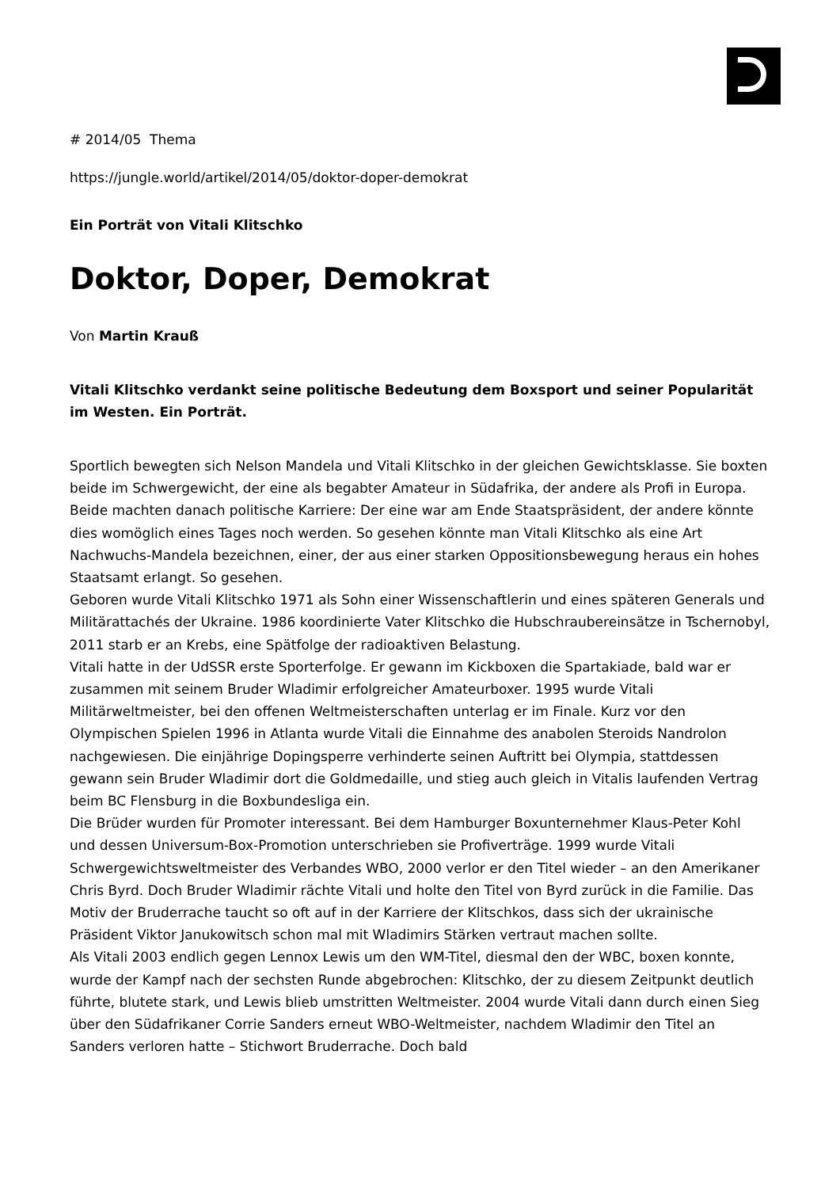# 2014/05 Thema
https://jungle.world/artikel/2014/05/doktor-doper-demokrat
Ein Porträt von Vitali Klitschko
Doktor, Doper, Demokrat
Von Martin Krauß
Vitali Klitschko verdankt seine politische Bedeutung dem Boxsport und seiner Popularität im Westen. Ein Porträt.
Sportlich bewegten sich Nelson Mandela und Vitali Klitschko in der gleichen Gewichtsklasse. Sie boxten beide im Schwergewicht, der eine als begabter Amateur in Südafrika, der andere als Profi in Europa. Beide machten danach politische Karriere: Der eine war am Ende Staatspräsident, der andere könnte dies womöglich eines Tages noch werden. So gesehen könnte man Vitali Klitschko als eine Art Nachwuchs-Mandela bezeichnen, einer, der aus einer starken Oppositionsbewegung heraus ein hohes Staatsamt erlangt. So gesehen.
Geboren wurde Vitali Klitschko 1971 als Sohn einer Wissenschaftlerin und eines späteren Generals und Militärattachés der Ukraine. 1986 koordinierte Vater Klitschko die Hubschraubereinsätze in Tschernobyl, 2011 starb er an Krebs, eine Spätfolge der radioaktiven Belastung.
Vitali hatte in der UdSSR erste Sporterfolge. Er gewann im Kickboxen die Spartakiade, bald war er zusammen mit seinem Bruder Wladimir erfolgreicher Amateurboxer. 1995 wurde Vitali Militärweltmeister, bei den offenen Weltmeisterschaften unterlag er im Finale. Kurz vor den Olympischen Spielen 1996 in Atlanta wurde Vitali die Einnahme des anabolen Steroids Nandrolon nachgewiesen. Die einjährige Dopingsperre verhinderte seinen Auftritt bei Olympia, stattdessen gewann sein Bruder Wladimir dort die Goldmedaille, und stieg auch gleich in Vitalis laufenden Vertrag beim BC Flensburg in die Boxbundesliga ein.
Die Brüder wurden für Promoter interessant. Bei dem Hamburger Boxunternehmer Klaus-Peter Kohl und dessen Universum-Box-Promotion unterschrieben sie Profiverträge. 1999 wurde Vitali Schwergewichtsweltmeister des Verbandes WBO, 2000 verlor er den Titel wieder – an den Amerikaner Chris Byrd. Doch Bruder Wladimir rächte Vitali und holte den Titel von Byrd zurück in die Familie. Das Motiv der Bruderrache taucht so oft auf in der Karriere der Klitschkos, dass sich der ukrainische Präsident Viktor Janukowitsch schon mal mit Wladimirs Stärken vertraut machen sollte.
Als Vitali 2003 endlich gegen Lennox Lewis um den WM-Titel, diesmal den der WBC, boxen konnte, wurde der Kampf nach der sechsten Runde abgebrochen: Klitschko, der zu diesem Zeitpunkt deutlich führte, blutete stark, und Lewis blieb umstritten Weltmeister. 2004 wurde Vitali dann durch einen Sieg über den Südafrikaner Corrie Sanders erneut WBO-Weltmeister, nachdem Wladimir den Titel an Sanders verloren hatte – Stichwort Bruderrache. Doch bald